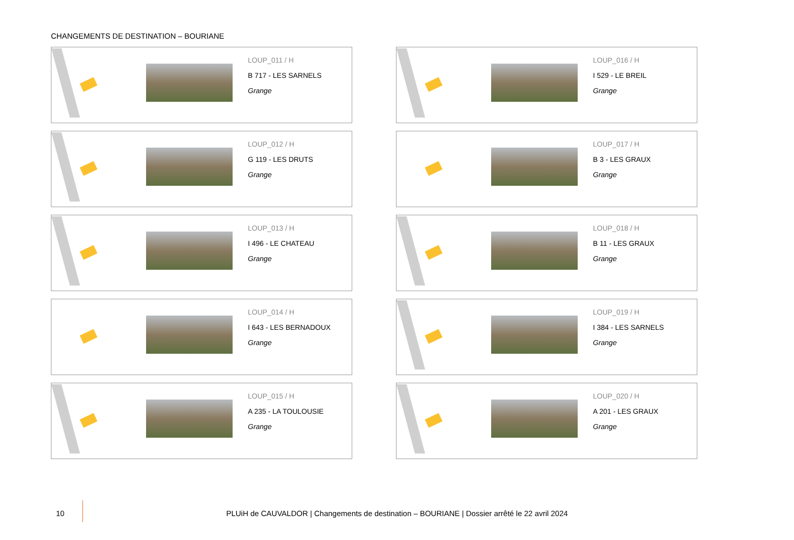CHANGEMENTS DE DESTINATION – BOURIANE
LOUP_011 / H
B 717 - LES SARNELS
Grange
LOUP_016 / H
I 529 - LE BREIL
Grange
LOUP_012 / H
G 119 - LES DRUTS
Grange
LOUP_017 / H
B 3 - LES GRAUX
Grange
LOUP_013 / H
I 496 - LE CHATEAU
Grange
LOUP_018 / H
B 11 - LES GRAUX
Grange
LOUP_014 / H
I 643 - LES BERNADOUX
Grange
LOUP_019 / H
I 384 - LES SARNELS
Grange
LOUP_015 / H
A 235 - LA TOULOUSIE
Grange
LOUP_020 / H
A 201 - LES GRAUX
Grange
10
PLUiH de CAUVALDOR | Changements de destination – BOURIANE | Dossier arrêté le 22 avril 2024